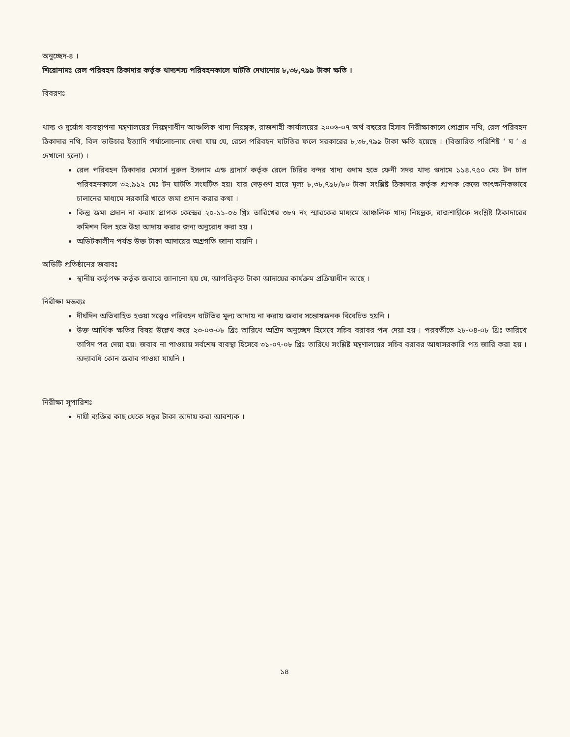অনুচ্ছেদ-৪ ।
শিরোনামঃ রেল পরিবহন ঠিকাদার কর্তৃক খাদ্যশস্য পরিবহনকালে ঘাটতি দেখানোয় ৮,৩৮,৭৯৯ টাকা ক্ষতি ।
বিবরণঃ
খাদ্য ও দুর্যোগ ব্যবস্থাপনা মন্ত্রণালয়ের নিয়ন্ত্রণাধীন আঞ্চলিক খাদ্য নিয়ন্ত্রক, রাজশাহী কার্যালয়ের ২০০৬-০৭ অর্থ বছরের হিসাব নিরীক্ষাকালে প্রোগ্রাম নথি, রেল পরিবহন ঠিকাদার নথি, বিল ভাউচার ইত্যাদি পর্যালোচনায় দেখা যায় যে, রেলে পরিবহন ঘাটতির ফলে সরকারের ৮,৩৮,৭৯৯ টাকা ক্ষতি হয়েছে । (বিস্তারিত পরিশিষ্ট ‘ ঘ ’ এ দেখানো হলো) ।
রেল পরিবহন ঠিকাদার মেসার্স নুরুল ইসলাম এন্ড ব্রাদার্স কর্তৃক রেলে চিরির বন্দর খাদ্য গুদাম হতে ফেনী সদর খাদ্য গুদামে ১১৪.৭৫০ মেঃ টন চাল পরিবহনকালে ৩২.৯১২ মেঃ টন ঘাটতি সংঘটিত হয়। যার দেড়গুণ হারে মূল্য ৮,৩৮,৭৯৮/৮০ টাকা সংশ্লিষ্ট ঠিকাদার কর্তৃক প্রাপক কেন্দ্রে তাৎক্ষনিকভাবে চালানের মাধ্যমে সরকারি খাতে জমা প্রদান করার কথা ।
কিন্তু জমা প্রদান না করায় প্রাপক কেন্দ্রের ২০-১১-০৬ খ্রিঃ তারিখের ৩৮৭ নং স্মারকের মাধ্যমে আঞ্চলিক খাদ্য নিয়ন্ত্রক, রাজশাহীকে সংশ্লিষ্ট ঠিকাদারের কমিশন বিল হতে উহা আদায় করার জন্য অনুরোধ করা হয় ।
অডিটকালীন পর্যন্ত উক্ত টাকা আদায়ের অগ্রগতি জানা যায়নি ।
অডিটি প্রতিষ্ঠানের জবাবঃ
স্থানীয় কর্তৃপক্ষ কর্তৃক জবাবে জানানো হয় যে, আপত্তিকৃত টাকা আদায়ের কার্যক্রম প্রক্রিয়াধীন আছে ।
নিরীক্ষা মন্তব্যঃ
দীর্ঘদিন অতিবাহিত হওয়া সত্ত্বেও পরিবহন ঘাটতির মূল্য আদায় না করায় জবাব সন্তোষজনক বিবেচিত হয়নি ।
উক্ত আর্থিক ক্ষতির বিষয় উল্লেখ করে ২৩-০৩-০৮ খ্রিঃ তারিখে অগ্রিম অনুচ্ছেদ হিসেবে সচিব বরাবর পত্র দেয়া হয় । পরবর্তীতে ২৮-০৪-০৮ খ্রিঃ তারিখে তাগিদ পত্র দেয়া হয়। জবাব না পাওয়ায় সর্বশেষ ব্যবস্থা হিসেবে ৩১-০৭-০৮ খ্রিঃ তারিখে সংশ্লিষ্ট মন্ত্রণালয়ের সচিব বরাবর আধাসরকারি পত্র জারি করা হয় । অদ্যাবধি কোন জবাব পাওয়া যায়নি ।
নিরীক্ষা সুপারিশঃ
দায়ী ব্যক্তির কাছ থেকে সত্বর টাকা আদায় করা আবশ্যক ।
১৪